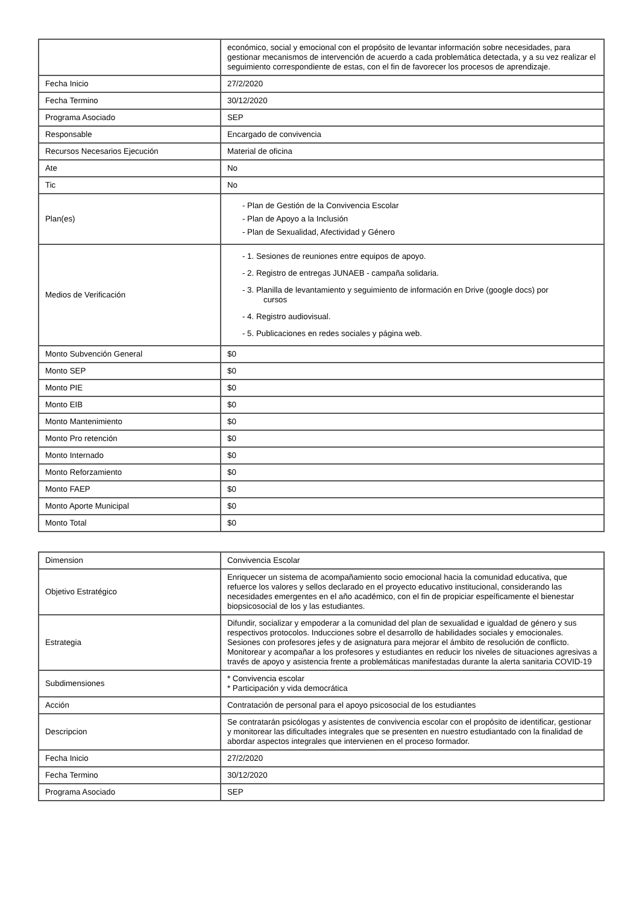| | económico, social y emocional con el propósito de levantar información sobre necesidades, para gestionar mecanismos de intervención de acuerdo a cada problemática detectada, y a su vez realizar el seguimiento correspondiente de estas, con el fin de favorecer los procesos de aprendizaje. |
| Fecha Inicio | 27/2/2020 |
| Fecha Termino | 30/12/2020 |
| Programa Asociado | SEP |
| Responsable | Encargado de convivencia |
| Recursos Necesarios Ejecución | Material de oficina |
| Ate | No |
| Tic | No |
| Plan(es) | - Plan de Gestión de la Convivencia Escolar - Plan de Apoyo a la Inclusión - Plan de Sexualidad, Afectividad y Género |
| Medios de Verificación | - 1. Sesiones de reuniones entre equipos de apoyo. - 2. Registro de entregas JUNAEB - campaña solidaria. - 3. Planilla de levantamiento y seguimiento de información en Drive (google docs) por cursos - 4. Registro audiovisual. - 5. Publicaciones en redes sociales y página web. |
| Monto Subvención General | $0 |
| Monto SEP | $0 |
| Monto PIE | $0 |
| Monto EIB | $0 |
| Monto Mantenimiento | $0 |
| Monto Pro retención | $0 |
| Monto Internado | $0 |
| Monto Reforzamiento | $0 |
| Monto FAEP | $0 |
| Monto Aporte Municipal | $0 |
| Monto Total | $0 |
| Dimension | Convivencia Escolar |
| Objetivo Estratégico | Enriquecer un sistema de acompañamiento socio emocional hacia la comunidad educativa, que refuerce los valores y sellos declarado en el proyecto educativo institucional, considerando las necesidades emergentes en el año académico, con el fin de propiciar espeíficamente el bienestar biopsicosocial de los y las estudiantes. |
| Estrategia | Difundir, socializar y empoderar a la comunidad del plan de sexualidad e igualdad de género y sus respectivos protocolos. Inducciones sobre el desarrollo de habilidades sociales y emocionales. Sesiones con profesores jefes y de asignatura para mejorar el ámbito de resolución de conflicto. Monitorear y acompañar a los profesores y estudiantes en reducir los niveles de situaciones agresivas a través de apoyo y asistencia frente a problemáticas manifestadas durante la alerta sanitaria COVID-19 |
| Subdimensiones | * Convivencia escolar * Participación y vida democrática |
| Acción | Contratación de personal para el apoyo psicosocial de los estudiantes |
| Descripcion | Se contratarán psicólogas y asistentes de convivencia escolar con el propósito de identificar, gestionar y monitorear las dificultades integrales que se presenten en nuestro estudiantado con la finalidad de abordar aspectos integrales que intervienen en el proceso formador. |
| Fecha Inicio | 27/2/2020 |
| Fecha Termino | 30/12/2020 |
| Programa Asociado | SEP |